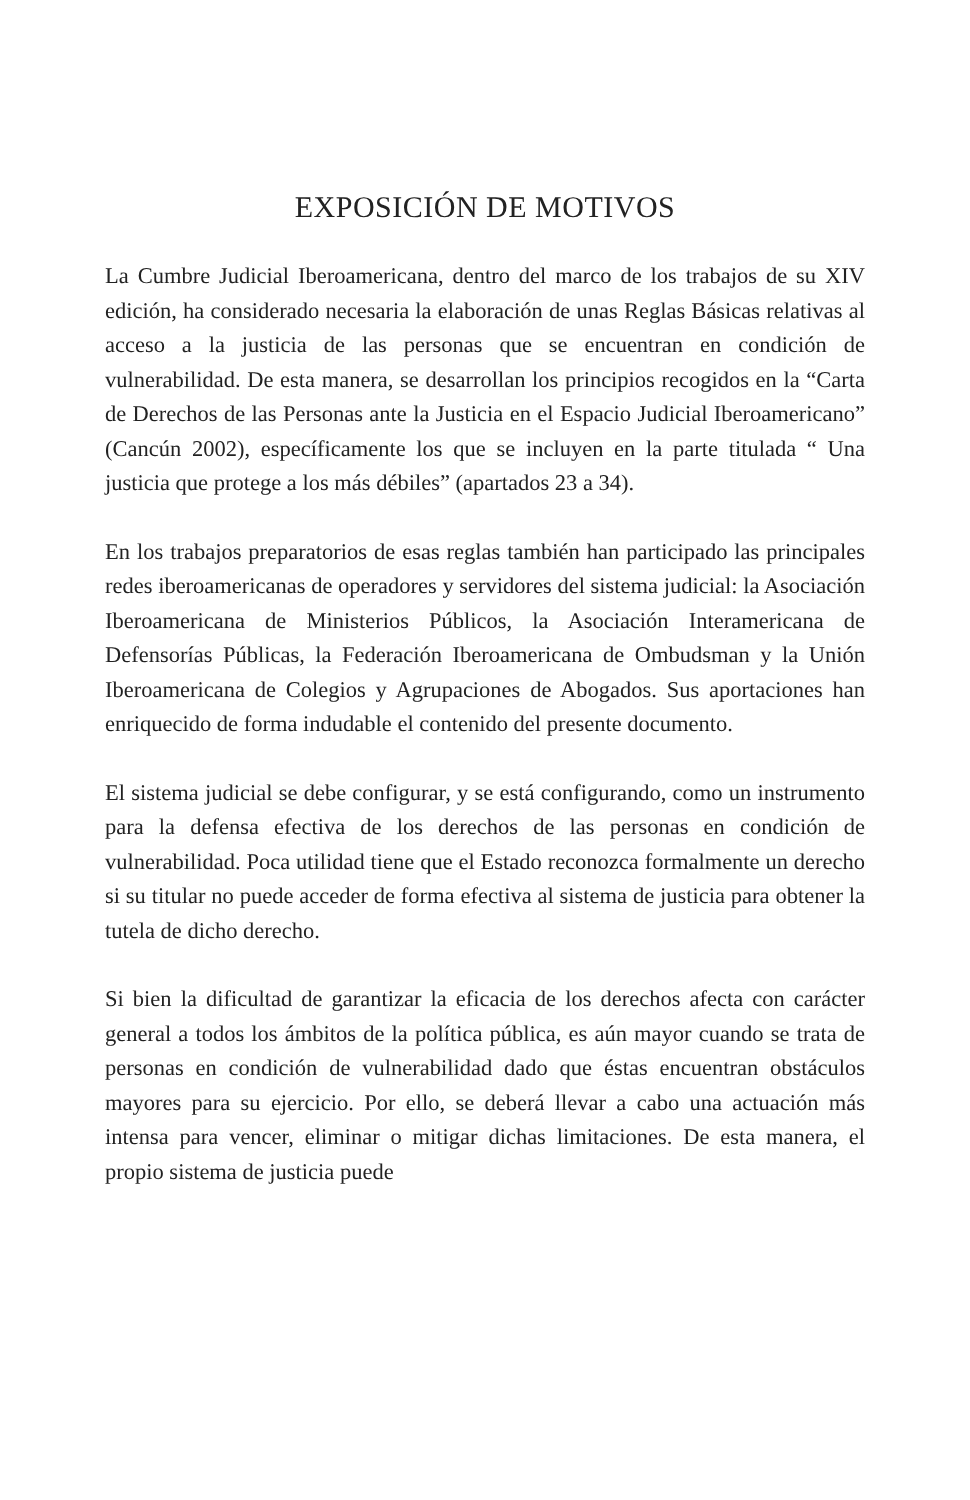EXPOSICIÓN DE MOTIVOS
La Cumbre Judicial Iberoamericana, dentro del marco de los trabajos de su XIV edición, ha considerado necesaria la elaboración de unas Reglas Básicas relativas al acceso a la justicia de las personas que se encuentran en condición de vulnerabilidad. De esta manera, se desarrollan los principios recogidos en la “Carta de Derechos de las Personas ante la Justicia en el Espacio Judicial Iberoamericano” (Cancún 2002), específicamente los que se incluyen en la parte titulada “ Una justicia que protege a los más débiles” (apartados 23 a 34).
En los trabajos preparatorios de esas reglas también han participado las principales redes iberoamericanas de operadores y servidores del sistema judicial: la Asociación Iberoamericana de Ministerios Públicos, la Asociación Interamericana de Defensorías Públicas, la Federación Iberoamericana de Ombudsman y la Unión Iberoamericana de Colegios y Agrupaciones de Abogados. Sus aportaciones han enriquecido de forma indudable el contenido del presente documento.
El sistema judicial se debe configurar, y se está configurando, como un instrumento para la defensa efectiva de los derechos de las personas en condición de vulnerabilidad. Poca utilidad tiene que el Estado reconozca formalmente un derecho si su titular no puede acceder de forma efectiva al sistema de justicia para obtener la tutela de dicho derecho.
Si bien la dificultad de garantizar la eficacia de los derechos afecta con carácter general a todos los ámbitos de la política pública, es aún mayor cuando se trata de personas en condición de vulnerabilidad dado que éstas encuentran obstáculos mayores para su ejercicio. Por ello, se deberá llevar a cabo una actuación más intensa para vencer, eliminar o mitigar dichas limitaciones. De esta manera, el propio sistema de justicia puede